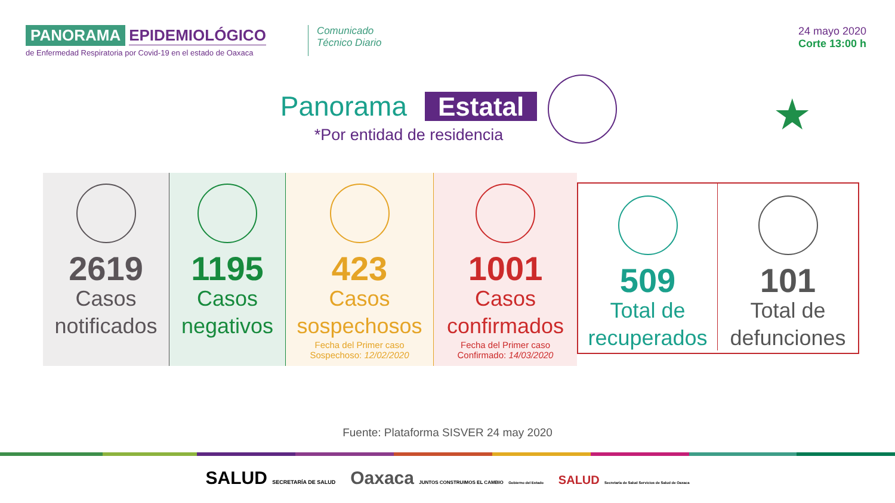PANORAMA EPIDEMIOLÓGICO
de Enfermedad Respiratoria por Covid-19 en el estado de Oaxaca
Comunicado
Técnico Diario
24 mayo 2020
Corte 13:00 h
Panorama Estatal
*Por entidad de residencia
★
2619
Casos notificados
1195
Casos negativos
423
Casos sospechosos
Fecha del Primer caso
Sospechoso: 12/02/2020
1001
Casos confirmados
Fecha del Primer caso
Confirmado: 14/03/2020
509
Total de recuperados
101
Total de defunciones
Fuente: Plataforma SISVER 24 may 2020
SALUD SECRETARÍA DE SALUD Oaxaca JUNTOS CONSTRUIMOS EL CAMBIO Gobierno del Estado SALUD Secretaría de Salud Servicios de Salud de Oaxaca